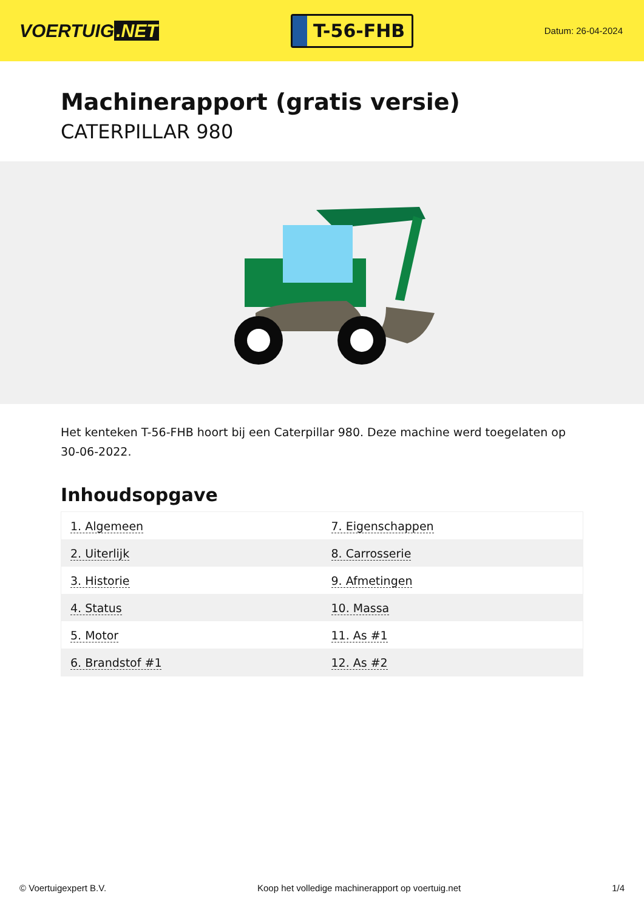VOERTUIG.NET
T-56-FHB
Datum: 26-04-2024
Machinerapport (gratis versie)
CATERPILLAR 980
Het kenteken T-56-FHB hoort bij een Caterpillar 980. Deze machine werd toegelaten op 30-06-2022.
Inhoudsopgave
| 1. Algemeen | 7. Eigenschappen |
| 2. Uiterlijk | 8. Carrosserie |
| 3. Historie | 9. Afmetingen |
| 4. Status | 10. Massa |
| 5. Motor | 11. As #1 |
| 6. Brandstof #1 | 12. As #2 |
© Voertuigexpert B.V. Koop het volledige machinerapport op voertuig.net 1/4